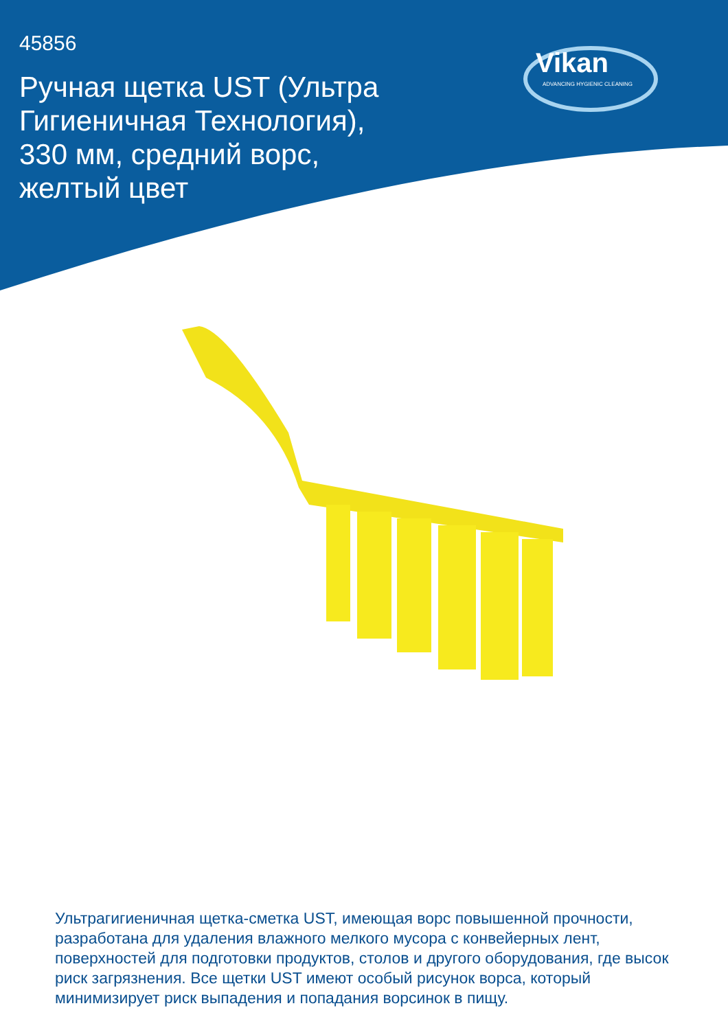45856
Ручная щетка UST (Ультра Гигиеничная Технология), 330 мм, средний ворс, желтый цвет
Vikan
ADVANCING HYGIENIC CLEANING
Ультрагигиеничная щетка-сметка UST, имеющая ворс повышенной прочности, разработана для удаления влажного мелкого мусора с конвейерных лент, поверхностей для подготовки продуктов, столов и другого оборудования, где высок риск загрязнения. Все щетки UST имеют особый рисунок ворса, который минимизирует риск выпадения и попадания ворсинок в пищу.